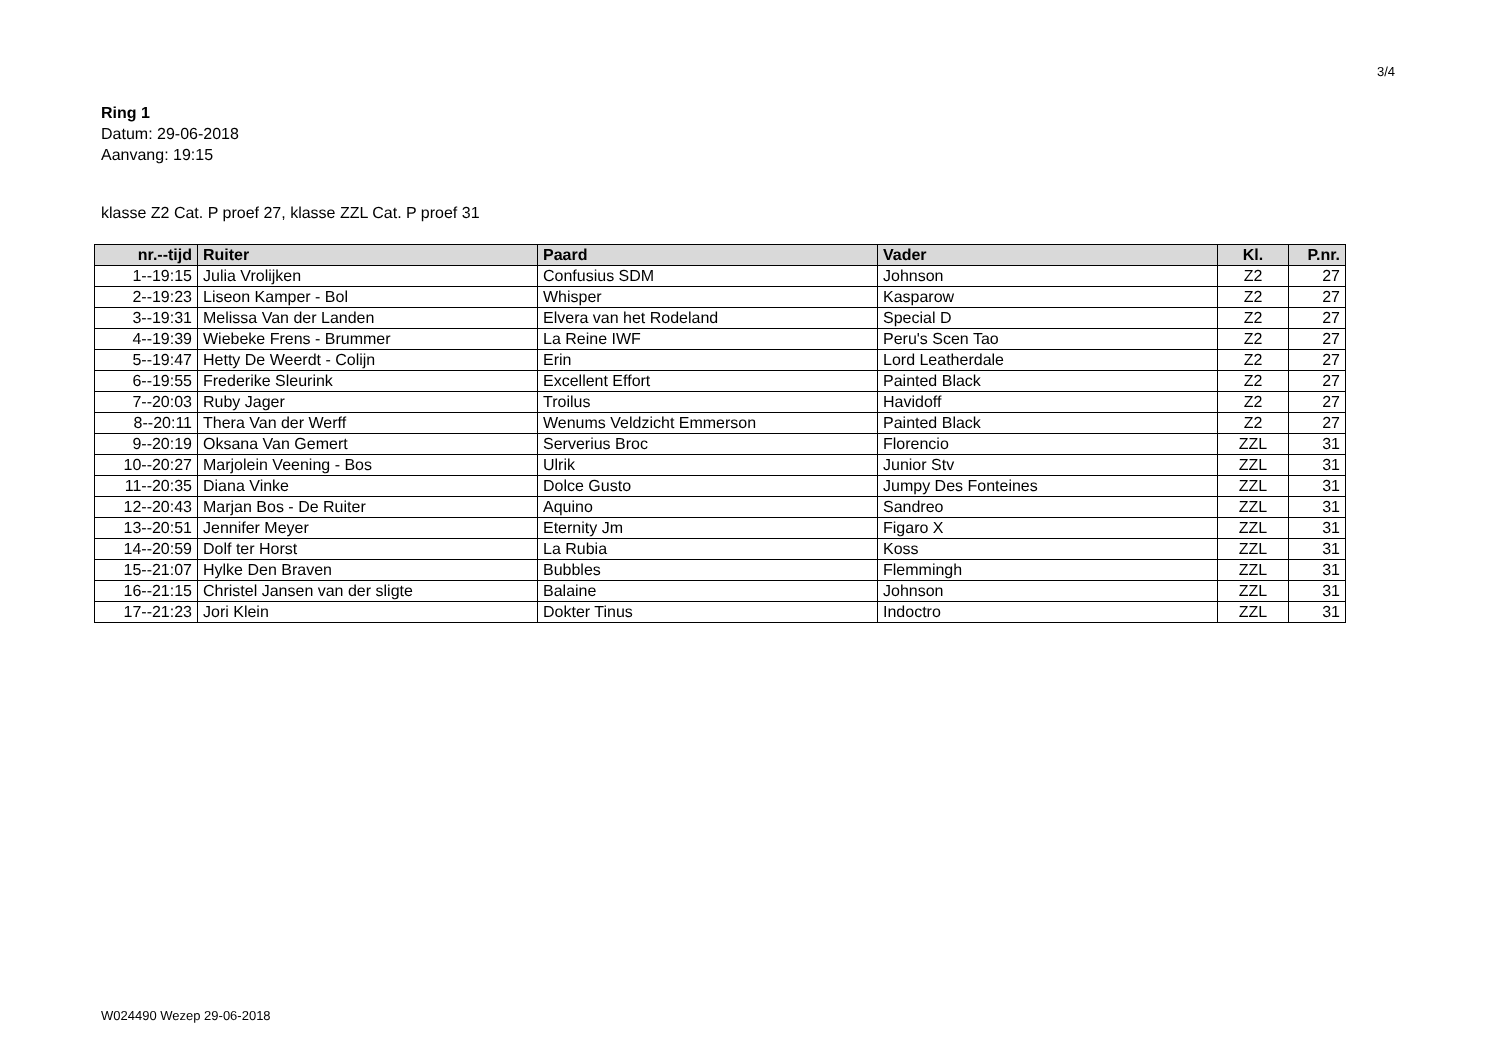3/4
Ring 1
Datum: 29-06-2018
Aanvang: 19:15
klasse Z2 Cat. P proef 27, klasse ZZL Cat. P proef 31
| nr.--tijd | Ruiter | Paard | Vader | Kl. | P.nr. |
| --- | --- | --- | --- | --- | --- |
| 1--19:15 | Julia Vrolijken | Confusius SDM | Johnson | Z2 | 27 |
| 2--19:23 | Liseon Kamper - Bol | Whisper | Kasparow | Z2 | 27 |
| 3--19:31 | Melissa Van der Landen | Elvera van het Rodeland | Special D | Z2 | 27 |
| 4--19:39 | Wiebeke Frens - Brummer | La Reine IWF | Peru's Scen Tao | Z2 | 27 |
| 5--19:47 | Hetty De Weerdt - Colijn | Erin | Lord Leatherdale | Z2 | 27 |
| 6--19:55 | Frederike Sleurink | Excellent Effort | Painted Black | Z2 | 27 |
| 7--20:03 | Ruby Jager | Troilus | Havidoff | Z2 | 27 |
| 8--20:11 | Thera Van der Werff | Wenums Veldzicht Emmerson | Painted Black | Z2 | 27 |
| 9--20:19 | Oksana Van Gemert | Serverius Broc | Florencio | ZZL | 31 |
| 10--20:27 | Marjolein Veening - Bos | Ulrik | Junior Stv | ZZL | 31 |
| 11--20:35 | Diana Vinke | Dolce Gusto | Jumpy Des Fonteines | ZZL | 31 |
| 12--20:43 | Marjan Bos - De Ruiter | Aquino | Sandreo | ZZL | 31 |
| 13--20:51 | Jennifer Meyer | Eternity Jm | Figaro X | ZZL | 31 |
| 14--20:59 | Dolf ter Horst | La Rubia | Koss | ZZL | 31 |
| 15--21:07 | Hylke Den Braven | Bubbles | Flemmingh | ZZL | 31 |
| 16--21:15 | Christel Jansen van der sligte | Balaine | Johnson | ZZL | 31 |
| 17--21:23 | Jori Klein | Dokter Tinus | Indoctro | ZZL | 31 |
W024490 Wezep 29-06-2018